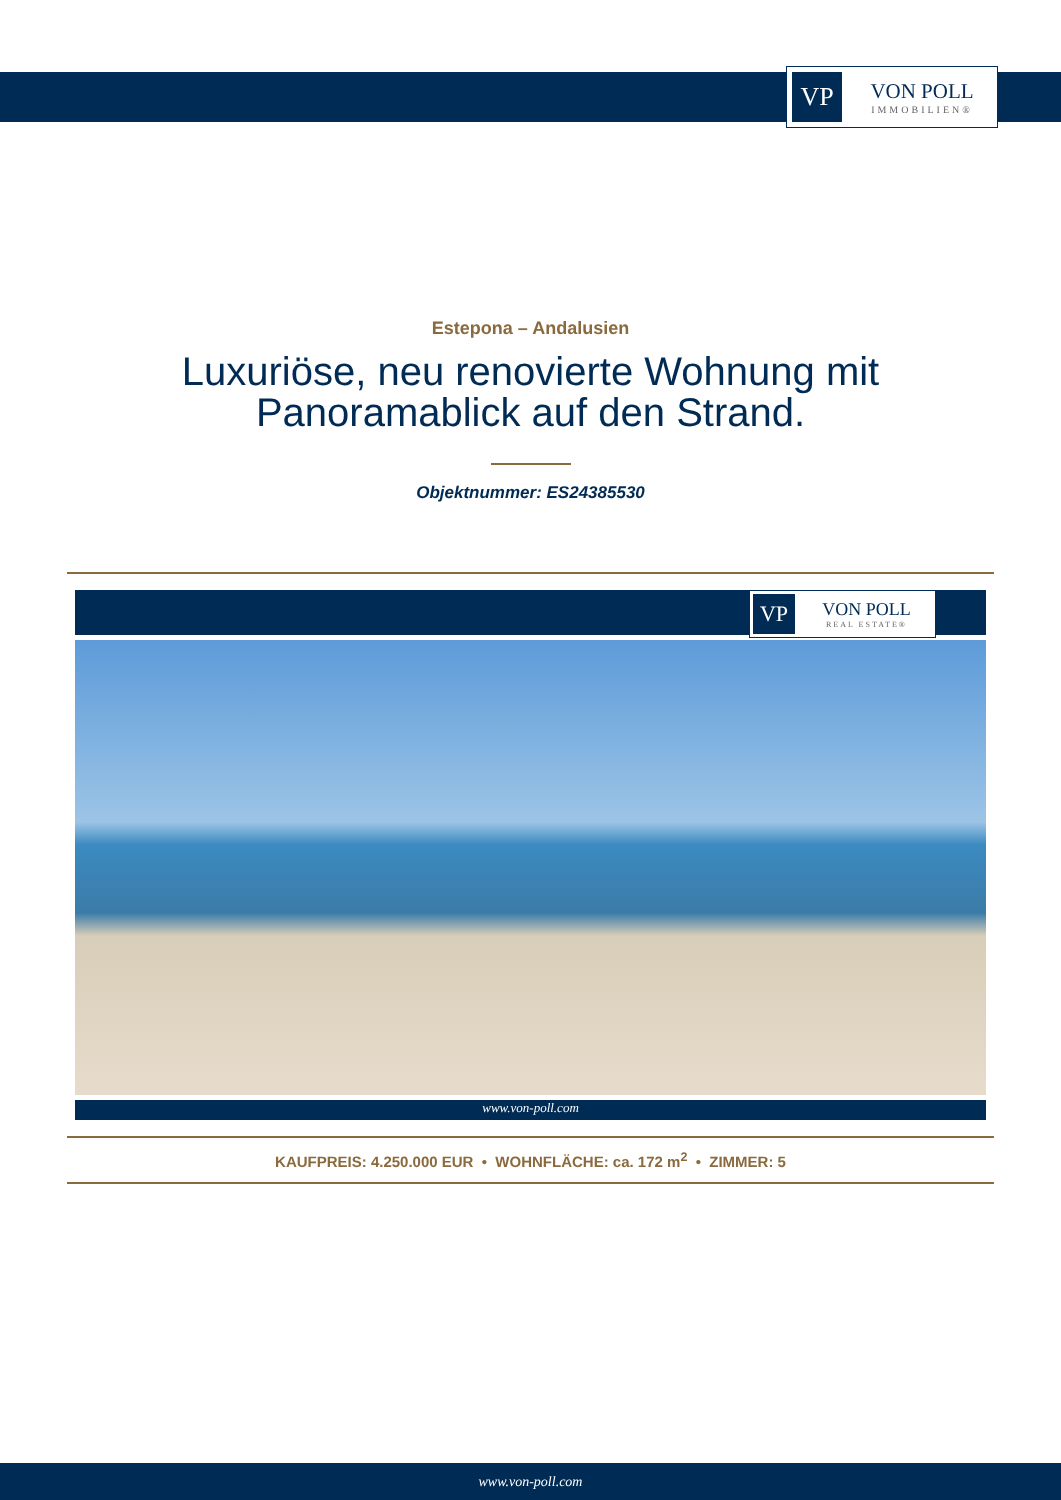VP
VON POLL
IMMOBILIEN®
Estepona – Andalusien
Luxuriöse, neu renovierte Wohnung mit
Panoramablick auf den Strand.
Objektnummer: ES24385530
VP
VON POLL
REAL ESTATE®
www.von-poll.com
KAUFPREIS: 4.250.000 EUR • WOHNFLÄCHE: ca. 172 m<sup>2</sup> • ZIMMER: 5
www.von-poll.com